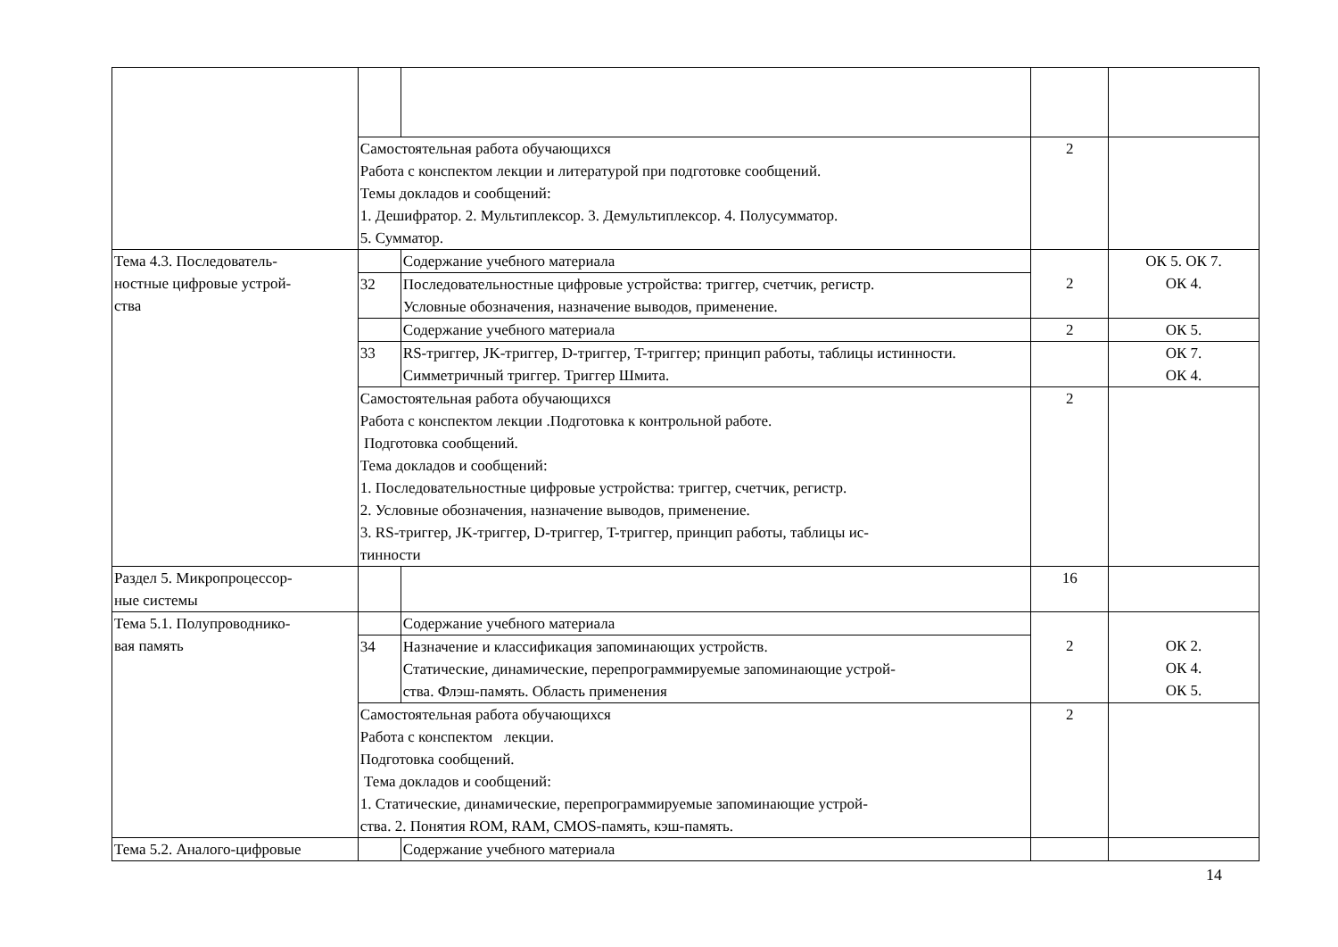| | Самостоятельная работа обучающихся Работа с конспектом лекции и литературой при подготовке сообщений. Темы докладов и сообщений: 1. Дешифратор. 2. Мультиплексор. 3. Демультиплексор. 4. Полусумматор. 5. Сумматор. | | 2 | |
| Тема 4.3. Последователь- ностные цифровые устрой- ства | | Содержание учебного материала | 2 | ОК 5. ОК 7. ОК 4. |
| | 32 | Последовательностные цифровые устройства: триггер, счетчик, регистр. Условные обозначения, назначение выводов, применение. | | |
| | | Содержание учебного материала | 2 | ОК 5. |
| | 33 | RS-триггер, JK-триггер, D-триггер, T-триггер; принцип работы, таблицы истинности. Симметричный триггер. Триггер Шмита. | | ОК 7. ОК 4. |
| | Самостоятельная работа обучающихся Работа с конспектом лекции .Подготовка к контрольной работе. Подготовка сообщений. Тема докладов и сообщений: 1. Последовательностные цифровые устройства: триггер, счетчик, регистр. 2. Условные обозначения, назначение выводов, применение. 3. RS-триггер, JK-триггер, D-триггер, T-триггер, принцип работы, таблицы ис- тинности | | 2 | |
| Раздел 5. Микропроцессор- ные системы | | | 16 | |
| Тема 5.1. Полупроводнико- вая память | | Содержание учебного материала | 2 | ОК 2. ОК 4. ОК 5. |
| | 34 | Назначение и классификация запоминающих устройств. Статические, динамические, перепрограммируемые запоминающие устрой- ства. Флэш-память. Область применения | | |
| | Самостоятельная работа обучающихся Работа с конспектом лекции. Подготовка сообщений. Тема докладов и сообщений: 1. Статические, динамические, перепрограммируемые запоминающие устрой- ства. 2. Понятия ROM, RAM, CMOS-память, кэш-память. | | 2 | |
| Тема 5.2. Аналого-цифровые | | Содержание учебного материала | | |
14